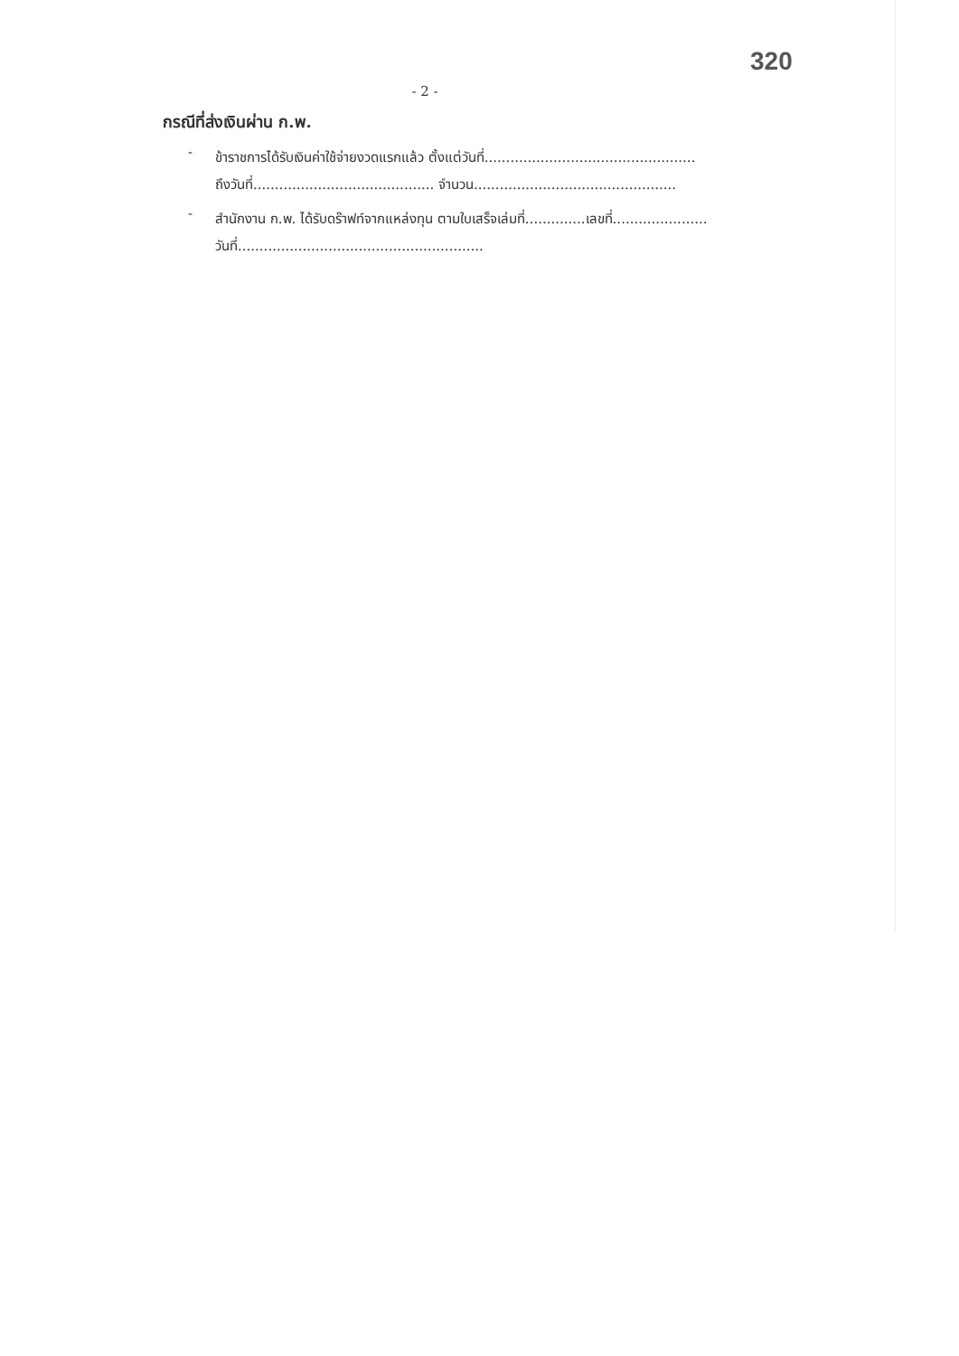320
- 2 -
กรณีที่ส่งเงินผ่าน ก.พ.
-
ข้าราชการได้รับเงินค่าใช้จ่ายงวดแรกแล้ว ตั้งแต่วันที่.................................................
ถึงวันที่.......................................... จำนวน...............................................
-
สำนักงาน ก.พ. ได้รับดร๊าฟท์จากแหล่งทุน ตามใบเสร็จเล่มที่..............เลขที่......................
วันที่.........................................................